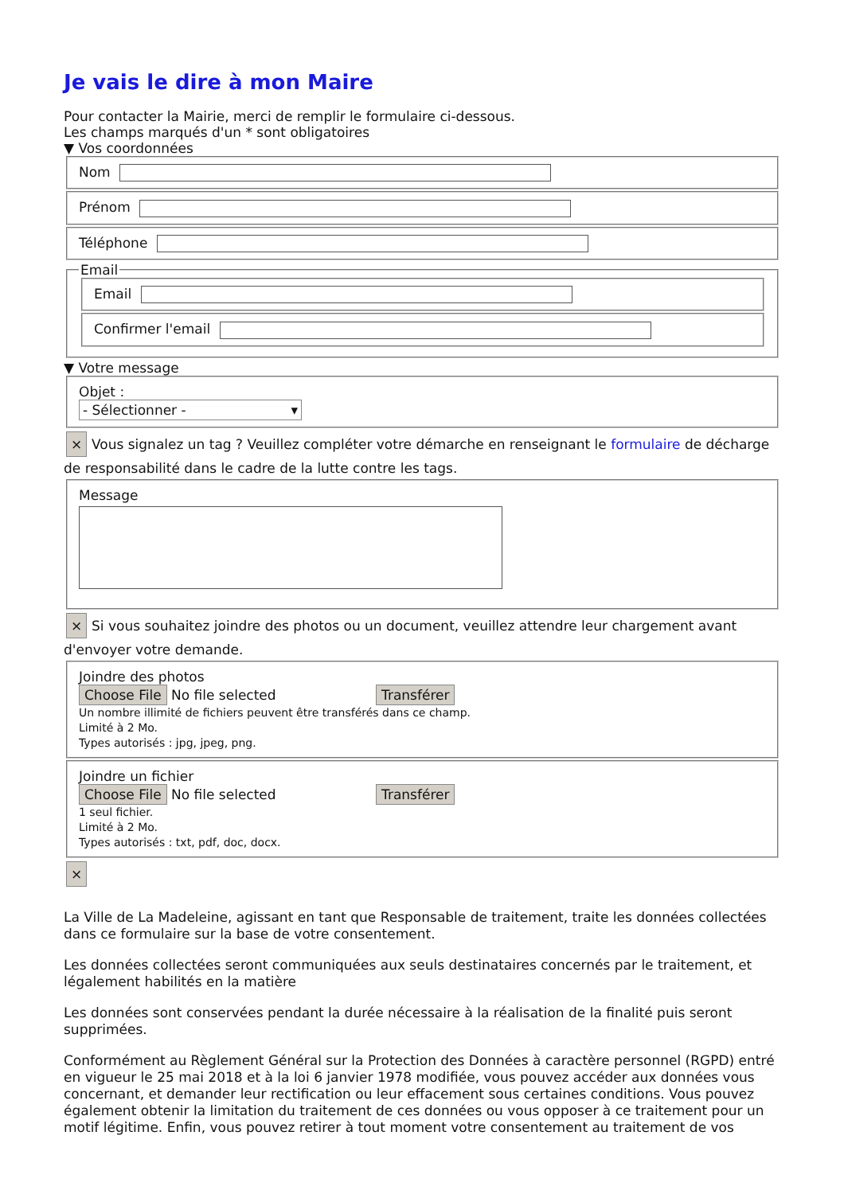Je vais le dire à mon Maire
Pour contacter la Mairie, merci de remplir le formulaire ci-dessous.
Les champs marqués d'un * sont obligatoires
▼ Vos coordonnées
Nom
Prénom
Téléphone
Email
Email
Confirmer l'email
▼ Votre message
Objet :
- Sélectionner - ▾
× Vous signalez un tag ? Veuillez compléter votre démarche en renseignant le formulaire de décharge de responsabilité dans le cadre de la lutte contre les tags.
Message
× Si vous souhaitez joindre des photos ou un document, veuillez attendre leur chargement avant d'envoyer votre demande.
Joindre des photos
Choose File No file selected Transférer
Un nombre illimité de fichiers peuvent être transférés dans ce champ.
Limité à 2 Mo.
Types autorisés : jpg, jpeg, png.
Joindre un fichier
Choose File No file selected Transférer
1 seul fichier.
Limité à 2 Mo.
Types autorisés : txt, pdf, doc, docx.
×
La Ville de La Madeleine, agissant en tant que Responsable de traitement, traite les données collectées dans ce formulaire sur la base de votre consentement.
Les données collectées seront communiquées aux seuls destinataires concernés par le traitement, et légalement habilités en la matière
Les données sont conservées pendant la durée nécessaire à la réalisation de la finalité puis seront supprimées.
Conformément au Règlement Général sur la Protection des Données à caractère personnel (RGPD) entré en vigueur le 25 mai 2018 et à la loi 6 janvier 1978 modifiée, vous pouvez accéder aux données vous concernant, et demander leur rectification ou leur effacement sous certaines conditions. Vous pouvez également obtenir la limitation du traitement de ces données ou vous opposer à ce traitement pour un motif légitime. Enfin, vous pouvez retirer à tout moment votre consentement au traitement de vos